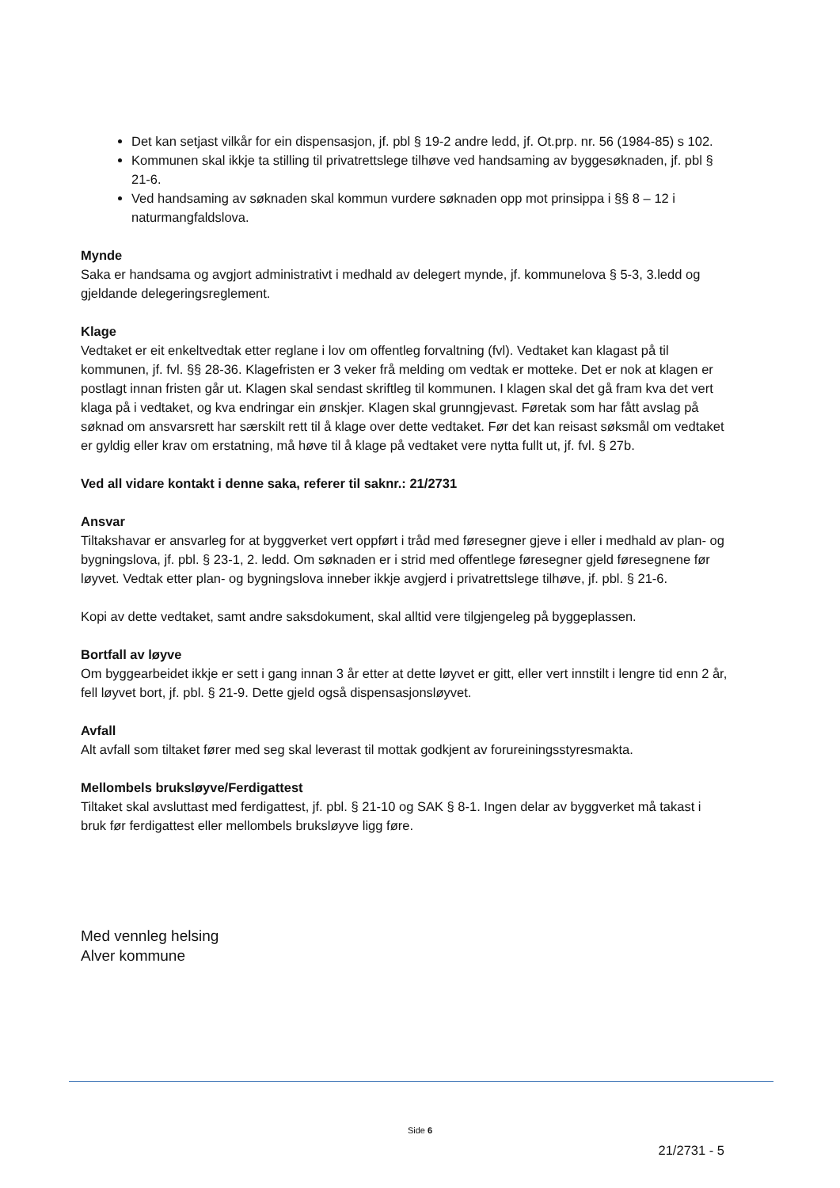Det kan setjast vilkår for ein dispensasjon, jf. pbl § 19-2 andre ledd, jf. Ot.prp. nr. 56 (1984-85) s 102.
Kommunen skal ikkje ta stilling til privatrettslege tilhøve ved handsaming av byggesøknaden, jf. pbl § 21-6.
Ved handsaming av søknaden skal kommun vurdere søknaden opp mot prinsippa i §§ 8 – 12 i naturmangfaldslova.
Mynde
Saka er handsama og avgjort administrativt i medhald av delegert mynde, jf. kommunelova § 5-3, 3.ledd og gjeldande delegeringsreglement.
Klage
Vedtaket er eit enkeltvedtak etter reglane i lov om offentleg forvaltning (fvl). Vedtaket kan klagast på til kommunen, jf. fvl. §§ 28-36. Klagefristen er 3 veker frå melding om vedtak er motteke. Det er nok at klagen er postlagt innan fristen går ut. Klagen skal sendast skriftleg til kommunen. I klagen skal det gå fram kva det vert klaga på i vedtaket, og kva endringar ein ønskjer. Klagen skal grunngjevast. Føretak som har fått avslag på søknad om ansvarsrett har særskilt rett til å klage over dette vedtaket. Før det kan reisast søksmål om vedtaket er gyldig eller krav om erstatning, må høve til å klage på vedtaket vere nytta fullt ut, jf. fvl. § 27b.
Ved all vidare kontakt i denne saka, referer til saknr.: 21/2731
Ansvar
Tiltakshavar er ansvarleg for at byggverket vert oppført i tråd med føresegner gjeve i eller i medhald av plan- og bygningslova, jf. pbl. § 23-1, 2. ledd. Om søknaden er i strid med offentlege føresegner gjeld føresegnene før løyvet. Vedtak etter plan- og bygningslova inneber ikkje avgjerd i privatrettslege tilhøve, jf. pbl. § 21-6.
Kopi av dette vedtaket, samt andre saksdokument, skal alltid vere tilgjengeleg på byggeplassen.
Bortfall av løyve
Om byggearbeidet ikkje er sett i gang innan 3 år etter at dette løyvet er gitt, eller vert innstilt i lengre tid enn 2 år, fell løyvet bort, jf. pbl. § 21-9. Dette gjeld også dispensasjonsløyvet.
Avfall
Alt avfall som tiltaket fører med seg skal leverast til mottak godkjent av forureiningsstyresmakta.
Mellombels bruksløyve/Ferdigattest
Tiltaket skal avsluttast med ferdigattest, jf. pbl. § 21-10 og SAK § 8-1. Ingen delar av byggverket må takast i bruk før ferdigattest eller mellombels bruksløyve ligg føre.
Med vennleg helsing
Alver kommune
Side 6
21/2731 - 5